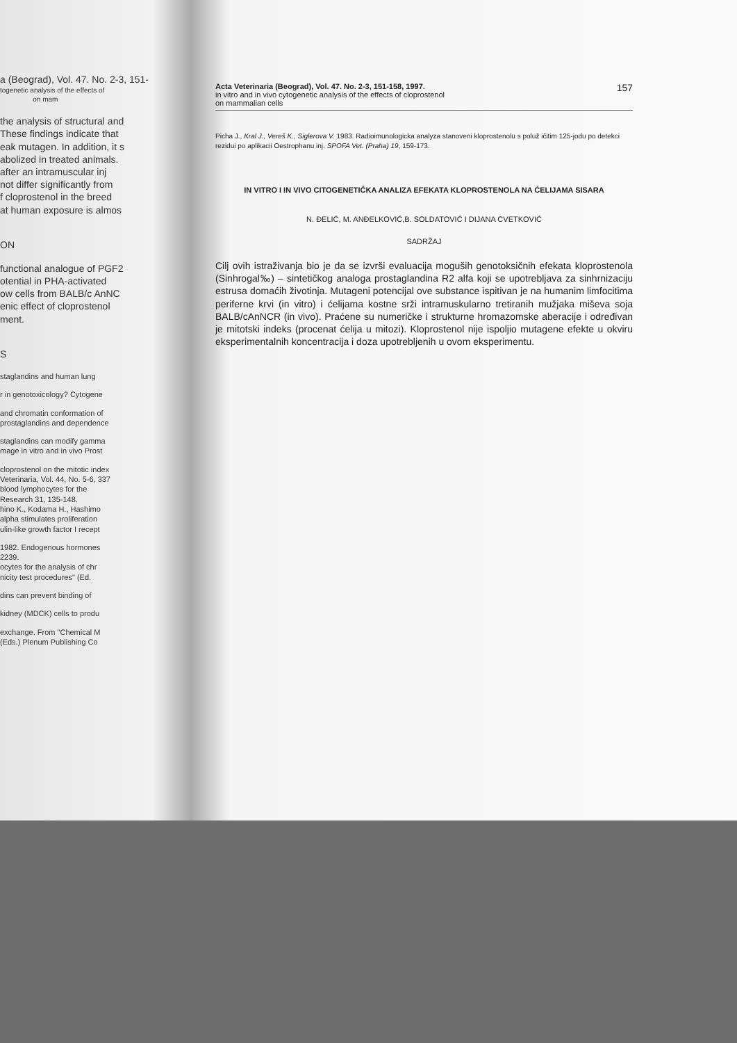a (Beograd), Vol. 47. No. 2-3, 151-
togenetic analysis of the effects of
on mam
the analysis of structural and
These findings indicate that
eak mutagen. In addition, it s
abolized in treated animals.
after an intramuscular inj
not differ significantly from
f cloprostenol in the breed
at human exposure is almos
ON
functional analogue of PGF2
otential in PHA-activated
ow cells from BALB/c AnNC
enic effect of cloprostenol
ment.
S
staglandins and human lung
r in genotoxicology? Cytogene
and chromatin conformation of
prostaglandins and dependence
staglandins can modify gamma
mage in vitro and in vivo Prost
cloprostenol on the mitotic index
Veterinaria, Vol. 44, No. 5-6, 337
blood lymphocytes for the
Research 31, 135-148.
hino K., Kodama H., Hashimo
alpha stimulates proliferation
ulin-like growth factor I recept
1982. Endogenous hormones
2239.
ocytes for the analysis of chr
nicity test procedures" (Ed.
dins can prevent binding of
kidney (MDCK) cells to produ
exchange. From "Chemical M
(Eds.) Plenum Publishing Co
Acta Veterinaria (Beograd), Vol. 47. No. 2-3, 151-158, 1997.
in vitro and in vivo cytogenetic analysis of the effects of cloprostenol
on mammalian cells
157
Picha J., Kral J., Vereš K., Siglerova V. 1983. Radioimunologicka analyza stanoveni kloprostenolu s poluž ičitim 125-jodu po detekci rezidui po aplikacii Oestrophanu inj. SPOFA Vet. (Praha) 19, 159-173.
IN VITRO I IN VIVO CITOGENETIČKA ANALIZA EFEKATA KLOPROSTENOLA NA ĆELIJAMA SISARA
N. ĐELIĆ, M. ANĐELKOVIĆ,B. SOLDATOVIĆ I DIJANA CVETKOVIĆ
SADRŽAJ
Cilj ovih istraživanja bio je da se izvrši evaluacija moguših genotoksičnih efekata kloprostenola (Sinhrogal‰) – sintetičkog analoga prostaglandina R2 alfa koji se upotrebljava za sinhrnizaciju estrusa domaćih životinja. Mutageni potencijal ove substance ispitivan je na humanim limfocitima periferne krvi (in vitro) i ćelijama kostne srži intramuskularno tretiranih mužjaka miševa soja BALB/cAnNCR (in vivo). Praćene su numeričke i strukturne hromazomske aberacije i određivan je mitotski indeks (procenat ćelija u mitozi). Kloprostenol nije ispoljio mutagene efekte u okviru eksperimentalnih koncentracija i doza upotrebljenih u ovom eksperimentu.